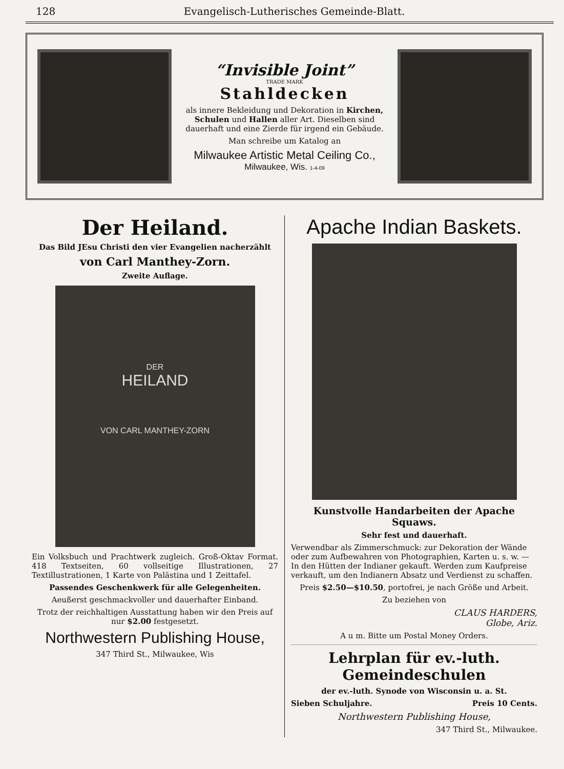128 Evangelisch-Lutherisches Gemeinde-Blatt.
“Invisible Joint”
TRADE MARK
Stahldecken
als innere Bekleidung und Dekoration in Kirchen, Schulen und Hallen aller Art. Dieselben sind dauerhaft und eine Zierde für irgend ein Gebäude.
Man schreibe um Katalog an
Milwaukee Artistic Metal Ceiling Co.,
Milwaukee, Wis. 1-4-09
Der Heiland.
Das Bild JEsu Christi den vier Evangelien nacherzählt
von Carl Manthey-Zorn.
Zweite Auflage.
DER
HEILAND
VON CARL MANTHEY-ZORN
Ein Volksbuch und Prachtwerk zugleich. Groß-Oktav Format. 418 Textseiten, 60 vollseitige Illustrationen, 27 Textillustrationen, 1 Karte von Palästina und 1 Zeittafel.
Passendes Geschenkwerk für alle Gelegenheiten.
Aeußerst geschmackvoller und dauerhafter Einband.
Trotz der reichhaltigen Ausstattung haben wir den Preis auf nur $2.00 festgesetzt.
Northwestern Publishing House,
347 Third St., Milwaukee, Wis
Apache Indian Baskets.
Kunstvolle Handarbeiten der Apache Squaws.
Sehr fest und dauerhaft.
Verwendbar als Zimmerschmuck: zur Dekoration der Wände oder zum Aufbewahren von Photographien, Karten u. s. w. — In den Hütten der Indianer gekauft. Werden zum Kaufpreise verkauft, um den Indianern Absatz und Verdienst zu schaffen.
Preis $2.50—$10.50, portofrei, je nach Größe und Arbeit.
Zu beziehen von
CLAUS HARDERS,
Globe, Ariz.
A u m. Bitte um Postal Money Orders.
Lehrplan für ev.-luth. Gemeindeschulen
der ev.-luth. Synode von Wisconsin u. a. St.
Sieben Schuljahre. Preis 10 Cents.
Northwestern Publishing House,
347 Third St., Milwaukee.